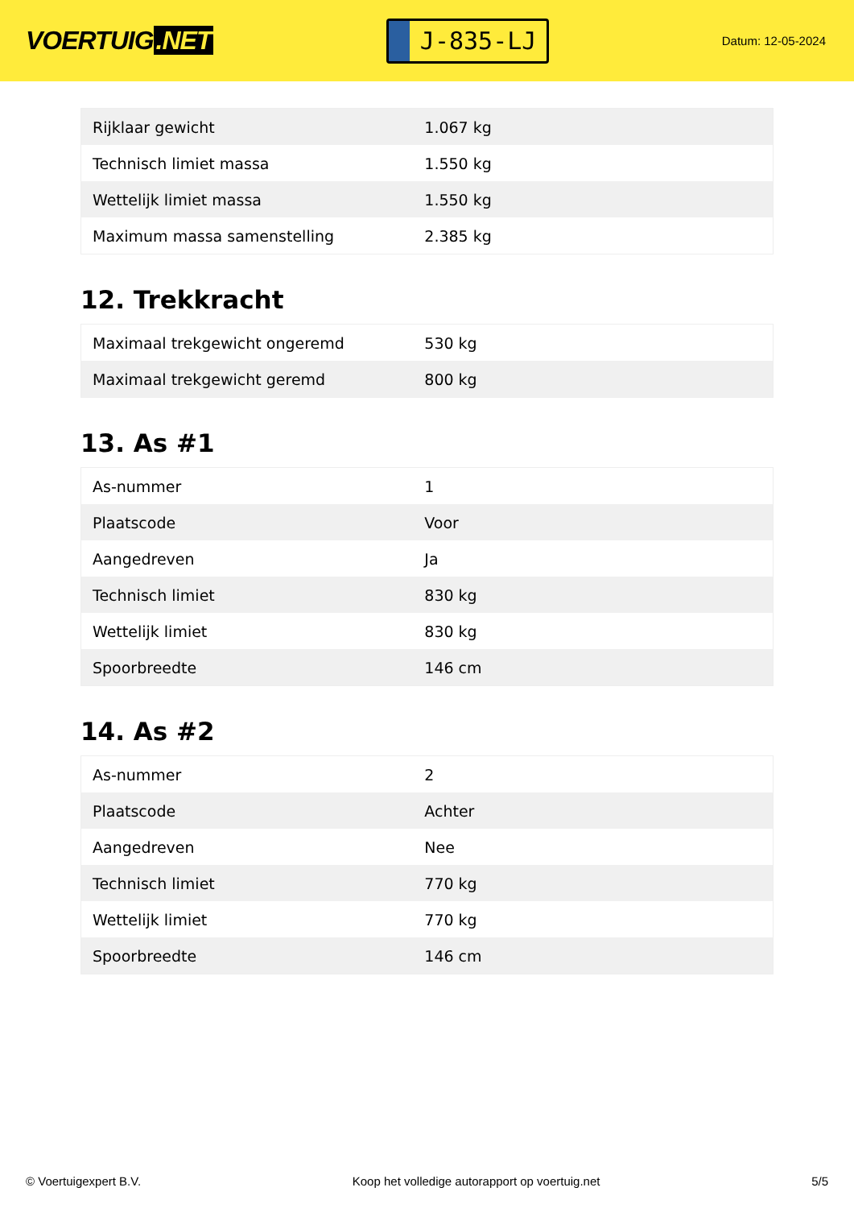VOERTUIG.NET
J-835-LJ
Datum: 12-05-2024
| Rijklaar gewicht | 1.067 kg |
| Technisch limiet massa | 1.550 kg |
| Wettelijk limiet massa | 1.550 kg |
| Maximum massa samenstelling | 2.385 kg |
12. Trekkracht
| Maximaal trekgewicht ongeremd | 530 kg |
| Maximaal trekgewicht geremd | 800 kg |
13. As #1
| As-nummer | 1 |
| Plaatscode | Voor |
| Aangedreven | Ja |
| Technisch limiet | 830 kg |
| Wettelijk limiet | 830 kg |
| Spoorbreedte | 146 cm |
14. As #2
| As-nummer | 2 |
| Plaatscode | Achter |
| Aangedreven | Nee |
| Technisch limiet | 770 kg |
| Wettelijk limiet | 770 kg |
| Spoorbreedte | 146 cm |
© Voertuigexpert B.V. Koop het volledige autorapport op voertuig.net 5/5